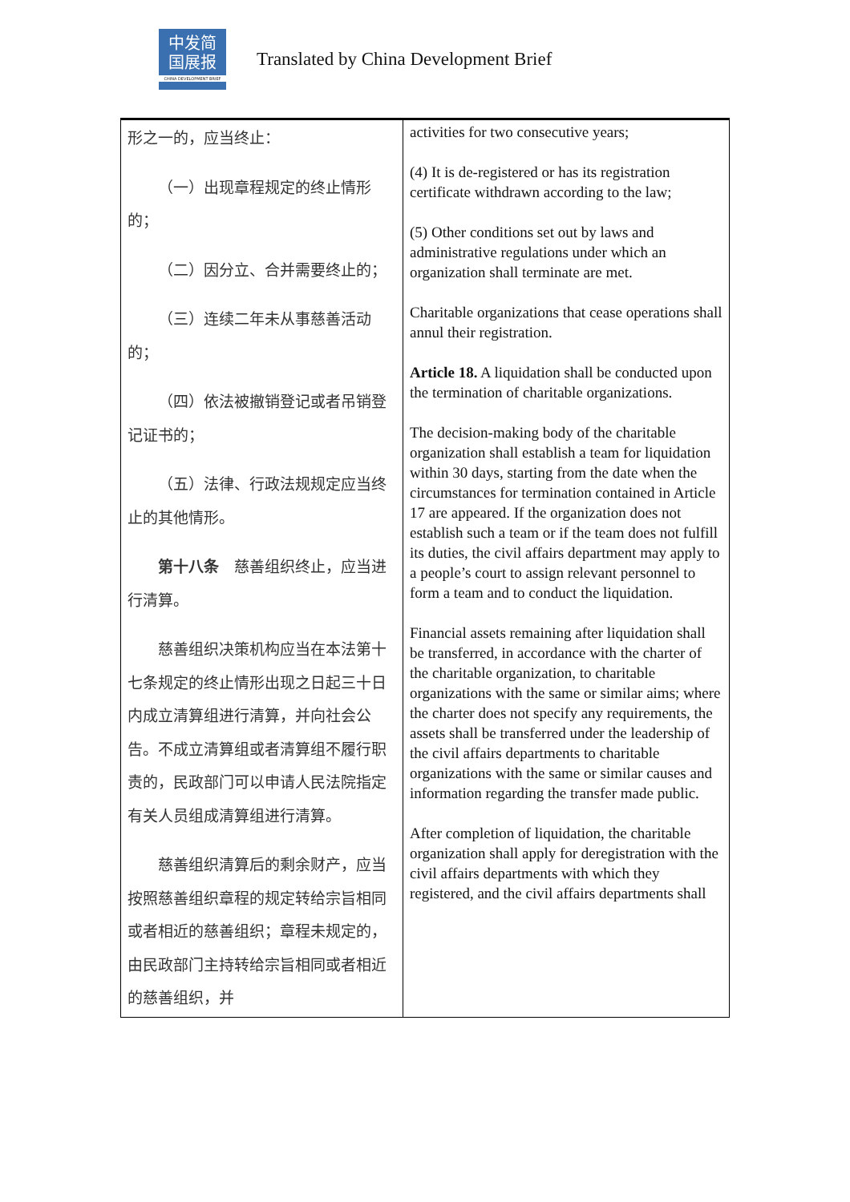中发简
国展报
CHINA DEVELOPMENT BRIEF
Translated by China Development Brief
| 形之一的，应当终止： （一）出现章程规定的终止情形的； （二）因分立、合并需要终止的； （三）连续二年未从事慈善活动的； （四）依法被撤销登记或者吊销登记证书的； （五）法律、行政法规规定应当终止的其他情形。 第十八条 慈善组织终止，应当进行清算。 慈善组织决策机构应当在本法第十七条规定的终止情形出现之日起三十日内成立清算组进行清算，并向社会公告。不成立清算组或者清算组不履行职责的，民政部门可以申请人民法院指定有关人员组成清算组进行清算。 慈善组织清算后的剩余财产，应当按照慈善组织章程的规定转给宗旨相同或者相近的慈善组织；章程未规定的，由民政部门主持转给宗旨相同或者相近的慈善组织，并 | activities for two consecutive years; (4) It is de-registered or has its registration certificate withdrawn according to the law; (5) Other conditions set out by laws and administrative regulations under which an organization shall terminate are met. Charitable organizations that cease operations shall annul their registration. Article 18. A liquidation shall be conducted upon the termination of charitable organizations. The decision-making body of the charitable organization shall establish a team for liquidation within 30 days, starting from the date when the circumstances for termination contained in Article 17 are appeared. If the organization does not establish such a team or if the team does not fulfill its duties, the civil affairs department may apply to a people’s court to assign relevant personnel to form a team and to conduct the liquidation. Financial assets remaining after liquidation shall be transferred, in accordance with the charter of the charitable organization, to charitable organizations with the same or similar aims; where the charter does not specify any requirements, the assets shall be transferred under the leadership of the civil affairs departments to charitable organizations with the same or similar causes and information regarding the transfer made public. After completion of liquidation, the charitable organization shall apply for deregistration with the civil affairs departments with which they registered, and the civil affairs departments shall |